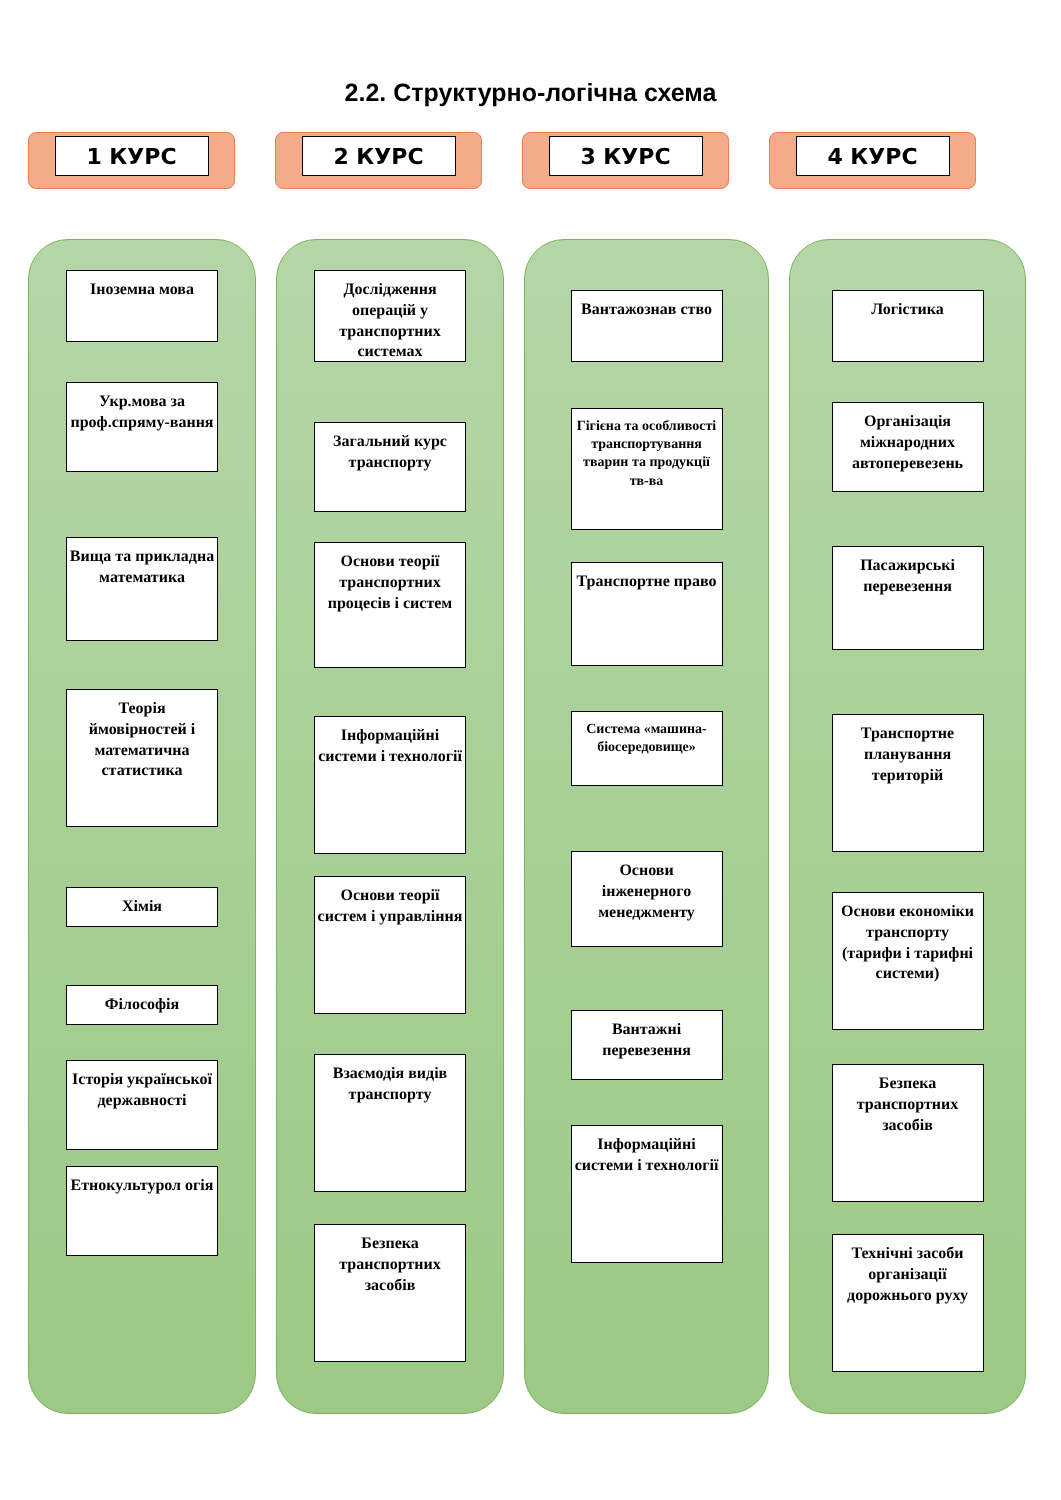2.2. Структурно-логічна схема
1 КУРС 2 КУРС 3 КУРС 4 КУРС
Іноземна мова
Укр.мова за проф.спряму-вання
Вища та прикладна математика
Теорія ймовірностей і математична статистика
Хімія
Філософія
Історія української державності
Етнокультурол огія
Дослідження операцій у транспортних системах
Загальний курс транспорту
Основи теорії транспортних процесів і систем
Інформаційні системи і технології
Основи теорії систем і управління
Взаємодія видів транспорту
Безпека транспортних засобів
Вантажознав ство
Гігієна та особливості транспортування тварин та продукції тв-ва
Транспортне право
Система «машина-біосередовище»
Основи інженерного менеджменту
Вантажні перевезення
Інформаційні системи і технології
Логістика
Організація міжнародних автоперевезень
Пасажирські перевезення
Транспортне планування територій
Основи економіки транспорту (тарифи і тарифні системи)
Безпека транспортних засобів
Технічні засоби організації дорожнього руху